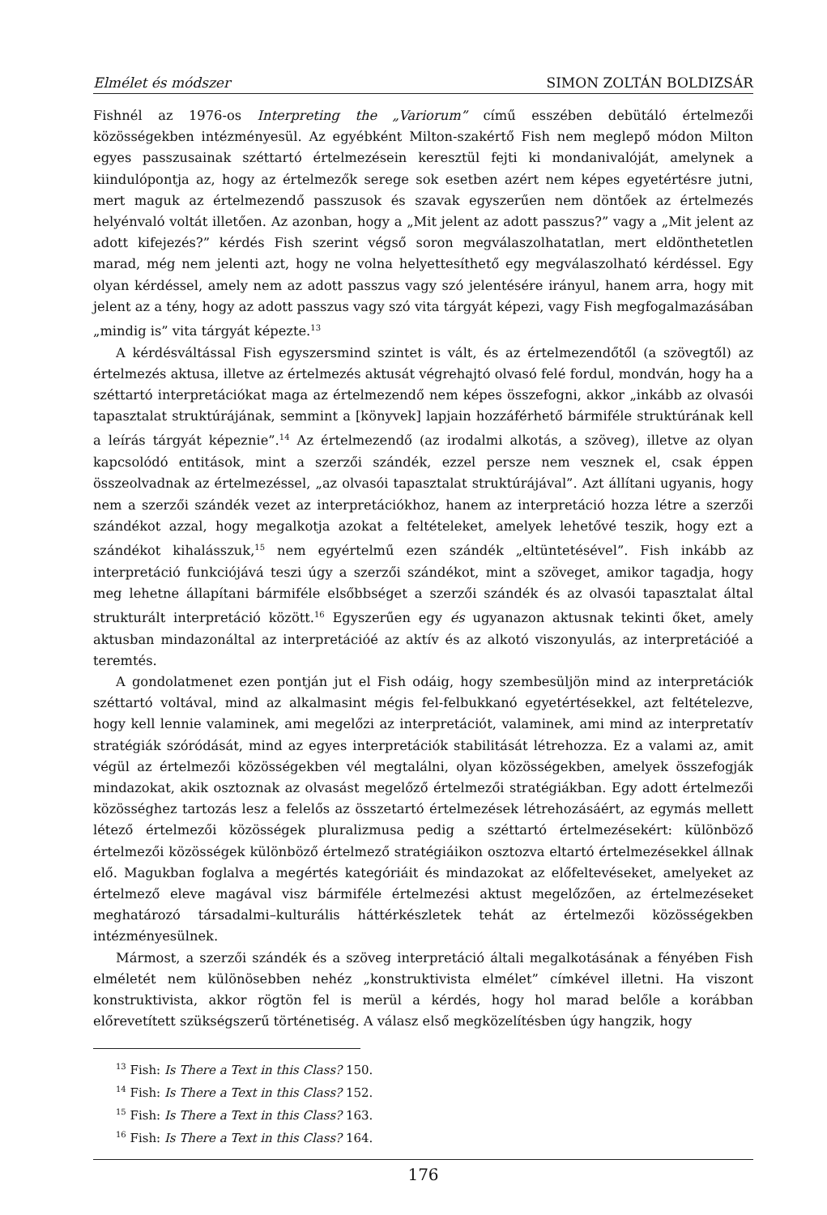Elmélet és módszer SIMON ZOLTÁN BOLDIZSÁR
Fishnél az 1976-os Interpreting the „Variorum” című esszében debütáló értelmezői közösségekben intézményesül. Az egyébként Milton-szakértő Fish nem meglepő módon Milton egyes passzusainak széttartó értelmezésein keresztül fejti ki mondanivalóját, amelynek a kiindulópontja az, hogy az értelmezők serege sok esetben azért nem képes egyetértésre jutni, mert maguk az értelmezendő passzusok és szavak egyszerűen nem döntőek az értelmezés helyénvaló voltát illetően. Az azonban, hogy a „Mit jelent az adott passzus?” vagy a „Mit jelent az adott kifejezés?” kérdés Fish szerint végső soron megválaszolhatatlan, mert eldönthetetlen marad, még nem jelenti azt, hogy ne volna helyettesíthető egy megválaszolható kérdéssel. Egy olyan kérdéssel, amely nem az adott passzus vagy szó jelentésére irányul, hanem arra, hogy mit jelent az a tény, hogy az adott passzus vagy szó vita tárgyát képezi, vagy Fish megfogalmazásában „mindig is” vita tárgyát képezte.<sup>13</sup>
A kérdésváltással Fish egyszersmind szintet is vált, és az értelmezendőtől (a szövegtől) az értelmezés aktusa, illetve az értelmezés aktusát végrehajtó olvasó felé fordul, mondván, hogy ha a széttartó interpretációkat maga az értelmezendő nem képes összefogni, akkor „inkább az olvasói tapasztalat struktúrájának, semmint a [könyvek] lapjain hozzáférhető bármiféle struktúrának kell a leírás tárgyát képeznie”.<sup>14</sup> Az értelmezendő (az irodalmi alkotás, a szöveg), illetve az olyan kapcsolódó entitások, mint a szerzői szándék, ezzel persze nem vesznek el, csak éppen összeolvadnak az értelmezéssel, „az olvasói tapasztalat struktúrájával”. Azt állítani ugyanis, hogy nem a szerzői szándék vezet az interpretációkhoz, hanem az interpretáció hozza létre a szerzői szándékot azzal, hogy megalkotja azokat a feltételeket, amelyek lehetővé teszik, hogy ezt a szándékot kihalásszuk,<sup>15</sup> nem egyértelmű ezen szándék „eltüntetésével”. Fish inkább az interpretáció funkciójává teszi úgy a szerzői szándékot, mint a szöveget, amikor tagadja, hogy meg lehetne állapítani bármiféle elsőbbséget a szerzői szándék és az olvasói tapasztalat által strukturált interpretáció között.<sup>16</sup> Egyszerűen egy és ugyanazon aktusnak tekinti őket, amely aktusban mindazonáltal az interpretációé az aktív és az alkotó viszonyulás, az interpretációé a teremtés.
A gondolatmenet ezen pontján jut el Fish odáig, hogy szembesüljön mind az interpretációk széttartó voltával, mind az alkalmasint mégis fel-felbukkanó egyetértésekkel, azt feltételezve, hogy kell lennie valaminek, ami megelőzi az interpretációt, valaminek, ami mind az interpretatív stratégiák szóródását, mind az egyes interpretációk stabilitását létrehozza. Ez a valami az, amit végül az értelmezői közösségekben vél megtalálni, olyan közösségekben, amelyek összefogják mindazokat, akik osztoznak az olvasást megelőző értelmezői stratégiákban. Egy adott értelmezői közösséghez tartozás lesz a felelős az összetartó értelmezések létrehozásáért, az egymás mellett létező értelmezői közösségek pluralizmusa pedig a széttartó értelmezésekért: különböző értelmezői közösségek különböző értelmező stratégiáikon osztozva eltartó értelmezésekkel állnak elő. Magukban foglalva a megértés kategóriáit és mindazokat az előfeltevéseket, amelyeket az értelmező eleve magával visz bármiféle értelmezési aktust megelőzően, az értelmezéseket meghatározó társadalmi–kulturális háttérkészletek tehát az értelmezői közösségekben intézményesülnek.
Mármost, a szerzői szándék és a szöveg interpretáció általi megalkotásának a fényében Fish elméletét nem különösebben nehéz „konstruktivista elmélet” címkével illetni. Ha viszont konstruktivista, akkor rögtön fel is merül a kérdés, hogy hol marad belőle a korábban előrevetített szükségszerű történetiség. A válasz első megközelítésben úgy hangzik, hogy
<sup>13</sup> Fish: Is There a Text in this Class? 150.
<sup>14</sup> Fish: Is There a Text in this Class? 152.
<sup>15</sup> Fish: Is There a Text in this Class? 163.
<sup>16</sup> Fish: Is There a Text in this Class? 164.
176